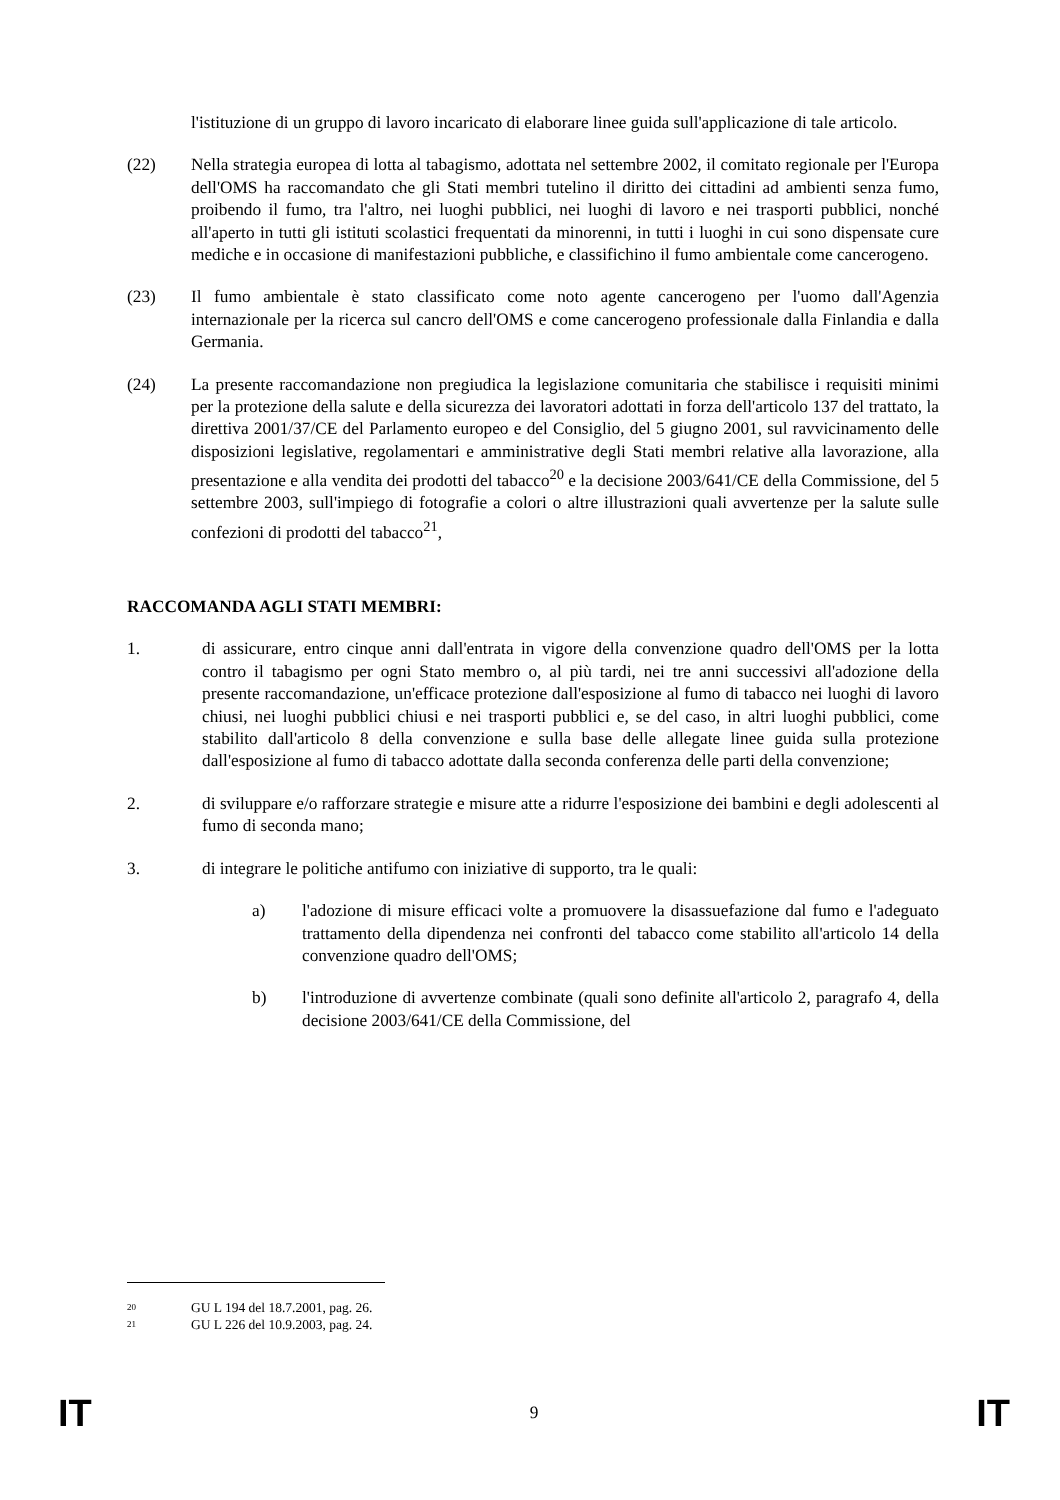l'istituzione di un gruppo di lavoro incaricato di elaborare linee guida sull'applicazione di tale articolo.
(22) Nella strategia europea di lotta al tabagismo, adottata nel settembre 2002, il comitato regionale per l'Europa dell'OMS ha raccomandato che gli Stati membri tutelino il diritto dei cittadini ad ambienti senza fumo, proibendo il fumo, tra l'altro, nei luoghi pubblici, nei luoghi di lavoro e nei trasporti pubblici, nonché all'aperto in tutti gli istituti scolastici frequentati da minorenni, in tutti i luoghi in cui sono dispensate cure mediche e in occasione di manifestazioni pubbliche, e classifichino il fumo ambientale come cancerogeno.
(23) Il fumo ambientale è stato classificato come noto agente cancerogeno per l'uomo dall'Agenzia internazionale per la ricerca sul cancro dell'OMS e come cancerogeno professionale dalla Finlandia e dalla Germania.
(24) La presente raccomandazione non pregiudica la legislazione comunitaria che stabilisce i requisiti minimi per la protezione della salute e della sicurezza dei lavoratori adottati in forza dell'articolo 137 del trattato, la direttiva 2001/37/CE del Parlamento europeo e del Consiglio, del 5 giugno 2001, sul ravvicinamento delle disposizioni legislative, regolamentari e amministrative degli Stati membri relative alla lavorazione, alla presentazione e alla vendita dei prodotti del tabacco<sup>20</sup> e la decisione 2003/641/CE della Commissione, del 5 settembre 2003, sull'impiego di fotografie a colori o altre illustrazioni quali avvertenze per la salute sulle confezioni di prodotti del tabacco<sup>21</sup>,
RACCOMANDA AGLI STATI MEMBRI:
1. di assicurare, entro cinque anni dall'entrata in vigore della convenzione quadro dell'OMS per la lotta contro il tabagismo per ogni Stato membro o, al più tardi, nei tre anni successivi all'adozione della presente raccomandazione, un'efficace protezione dall'esposizione al fumo di tabacco nei luoghi di lavoro chiusi, nei luoghi pubblici chiusi e nei trasporti pubblici e, se del caso, in altri luoghi pubblici, come stabilito dall'articolo 8 della convenzione e sulla base delle allegate linee guida sulla protezione dall'esposizione al fumo di tabacco adottate dalla seconda conferenza delle parti della convenzione;
2. di sviluppare e/o rafforzare strategie e misure atte a ridurre l'esposizione dei bambini e degli adolescenti al fumo di seconda mano;
3. di integrare le politiche antifumo con iniziative di supporto, tra le quali:
a) l'adozione di misure efficaci volte a promuovere la disassuefazione dal fumo e l'adeguato trattamento della dipendenza nei confronti del tabacco come stabilito all'articolo 14 della convenzione quadro dell'OMS;
b) l'introduzione di avvertenze combinate (quali sono definite all'articolo 2, paragrafo 4, della decisione 2003/641/CE della Commissione, del
<sup>20</sup> GU L 194 del 18.7.2001, pag. 26.
<sup>21</sup> GU L 226 del 10.9.2003, pag. 24.
IT 9 IT